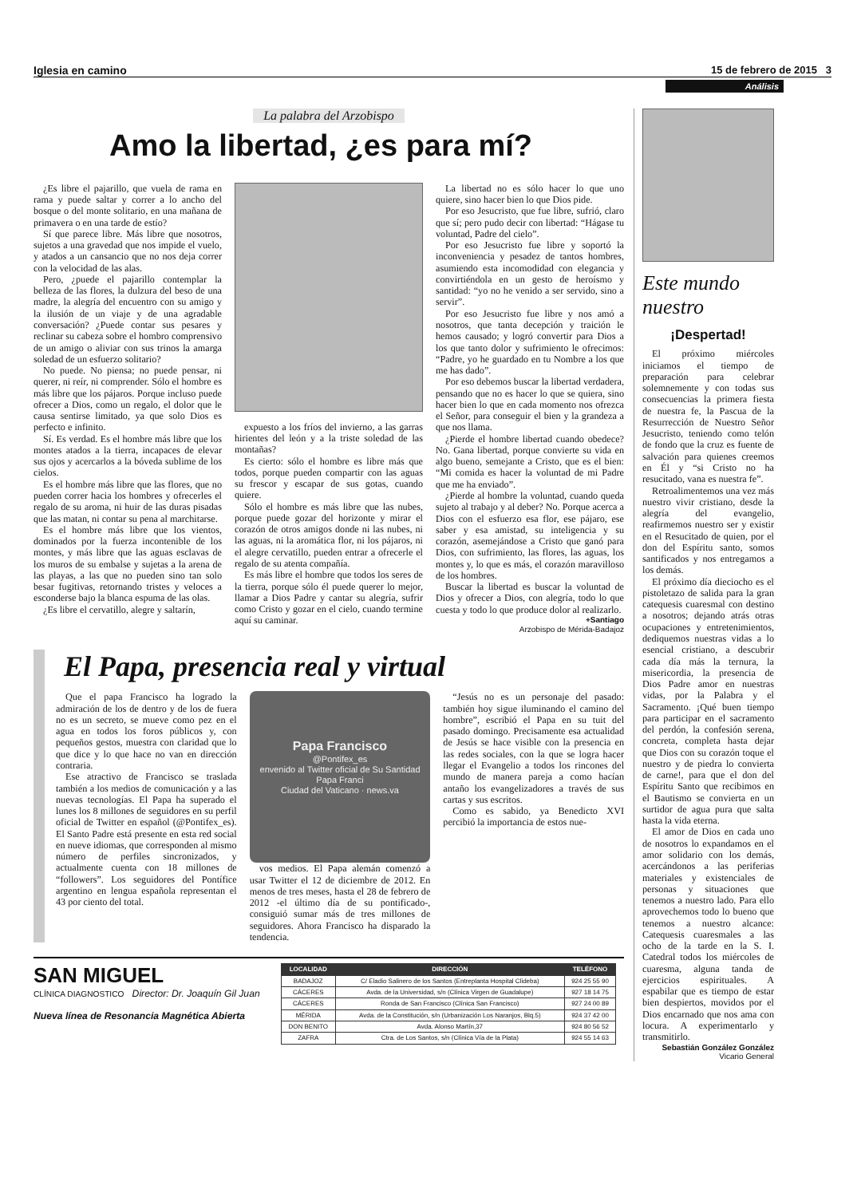Iglesia en camino 15 de febrero de 2015 3
Análisis
La palabra del Arzobispo
Amo la libertad, ¿es para mí?
¿Es libre el pajarillo, que vuela de rama en rama y puede saltar y correr a lo ancho del bosque o del monte solitario, en una mañana de primavera o en una tarde de estío?
Sí que parece libre. Más libre que nosotros, sujetos a una gravedad que nos impide el vuelo, y atados a un cansancio que no nos deja correr con la velocidad de las alas.
Pero, ¿puede el pajarillo contemplar la belleza de las flores, la dulzura del beso de una madre, la alegría del encuentro con su amigo y la ilusión de un viaje y de una agradable conversación? ¿Puede contar sus pesares y reclinar su cabeza sobre el hombro comprensivo de un amigo o aliviar con sus trinos la amarga soledad de un esfuerzo solitario?
No puede. No piensa; no puede pensar, ni querer, ni reír, ni comprender. Sólo el hombre es más libre que los pájaros. Porque incluso puede ofrecer a Dios, como un regalo, el dolor que le causa sentirse limitado, ya que solo Dios es perfecto e infinito.
Sí. Es verdad. Es el hombre más libre que los montes atados a la tierra, incapaces de elevar sus ojos y acercarlos a la bóveda sublime de los cielos.
Es el hombre más libre que las flores, que no pueden correr hacia los hombres y ofrecerles el regalo de su aroma, ni huir de las duras pisadas que las matan, ni contar su pena al marchitarse.
Es el hombre más libre que los vientos, dominados por la fuerza incontenible de los montes, y más libre que las aguas esclavas de los muros de su embalse y sujetas a la arena de las playas, a las que no pueden sino tan solo besar fugitivas, retornando tristes y veloces a esconderse bajo la blanca espuma de las olas.
¿Es libre el cervatillo, alegre y saltarín,
expuesto a los fríos del invierno, a las garras hirientes del león y a la triste soledad de las montañas?
Es cierto: sólo el hombre es libre más que todos, porque pueden compartir con las aguas su frescor y escapar de sus gotas, cuando quiere.
Sólo el hombre es más libre que las nubes, porque puede gozar del horizonte y mirar el corazón de otros amigos donde ni las nubes, ni las aguas, ni la aromática flor, ni los pájaros, ni el alegre cervatillo, pueden entrar a ofrecerle el regalo de su atenta compañía.
Es más libre el hombre que todos los seres de la tierra, porque sólo él puede querer lo mejor, llamar a Dios Padre y cantar su alegría, sufrir como Cristo y gozar en el cielo, cuando termine aquí su caminar.
La libertad no es sólo hacer lo que uno quiere, sino hacer bien lo que Dios pide.
Por eso Jesucristo, que fue libre, sufrió, claro que sí; pero pudo decir con libertad: “Hágase tu voluntad, Padre del cielo”.
Por eso Jesucristo fue libre y soportó la inconveniencia y pesadez de tantos hombres, asumiendo esta incomodidad con elegancia y convirtiéndola en un gesto de heroísmo y santidad: “yo no he venido a ser servido, sino a servir”.
Por eso Jesucristo fue libre y nos amó a nosotros, que tanta decepción y traición le hemos causado; y logró convertir para Dios a los que tanto dolor y sufrimiento le ofrecimos: “Padre, yo he guardado en tu Nombre a los que me has dado”.
Por eso debemos buscar la libertad verdadera, pensando que no es hacer lo que se quiera, sino hacer bien lo que en cada momento nos ofrezca el Señor, para conseguir el bien y la grandeza a que nos llama.
¿Pierde el hombre libertad cuando obedece? No. Gana libertad, porque convierte su vida en algo bueno, semejante a Cristo, que es el bien: “Mi comida es hacer la voluntad de mi Padre que me ha enviado”.
¿Pierde al hombre la voluntad, cuando queda sujeto al trabajo y al deber? No. Porque acerca a Dios con el esfuerzo esa flor, ese pájaro, ese saber y esa amistad, su inteligencia y su corazón, asemejándose a Cristo que ganó para Dios, con sufrimiento, las flores, las aguas, los montes y, lo que es más, el corazón maravilloso de los hombres.
Buscar la libertad es buscar la voluntad de Dios y ofrecer a Dios, con alegría, todo lo que cuesta y todo lo que produce dolor al realizarlo.
+Santiago
Arzobispo de Mérida-Badajoz
El Papa, presencia real y virtual
Que el papa Francisco ha logrado la admiración de los de dentro y de los de fuera no es un secreto, se mueve como pez en el agua en todos los foros públicos y, con pequeños gestos, muestra con claridad que lo que dice y lo que hace no van en dirección contraria.
Ese atractivo de Francisco se traslada también a los medios de comunicación y a las nuevas tecnologías. El Papa ha superado el lunes los 8 millones de seguidores en su perfil oficial de Twitter en español (@Pontifex_es). El Santo Padre está presente en esta red social en nueve idiomas, que corresponden al mismo número de perfiles sincronizados, y actualmente cuenta con 18 millones de “followers”. Los seguidores del Pontífice argentino en lengua española representan el 43 por ciento del total.
Papa Francisco
@Pontifex_es
envenido al Twitter oficial de Su Santidad Papa Franci
Ciudad del Vaticano · news.va
vos medios. El Papa alemán comenzó a usar Twitter el 12 de diciembre de 2012. En menos de tres meses, hasta el 28 de febrero de 2012 -el último día de su pontificado-, consiguió sumar más de tres millones de seguidores. Ahora Francisco ha disparado la tendencia.
“Jesús no es un personaje del pasado: también hoy sigue iluminando el camino del hombre”, escribió el Papa en su tuit del pasado domingo. Precisamente esa actualidad de Jesús se hace visible con la presencia en las redes sociales, con la que se logra hacer llegar el Evangelio a todos los rincones del mundo de manera pareja a como hacían antaño los evangelizadores a través de sus cartas y sus escritos.
Como es sabido, ya Benedicto XVI percibió la importancia de estos nue-
SAN MIGUEL
CLÍNICA DIAGNOSTICO Director: Dr. Joaquín Gil Juan
Nueva línea de Resonancia Magnética Abierta
| LOCALIDAD | DIRECCIÓN | TELÉFONO |
| --- | --- | --- |
| BADAJOZ | C/ Eladio Salinero de los Santos (Entreplanta Hospital Clideba) | 924 25 55 90 |
| CÁCERES | Avda. de la Universidad, s/n (Clínica Virgen de Guadalupe) | 927 18 14 75 |
| CÁCERES | Ronda de San Francisco (Clínica San Francisco) | 927 24 00 89 |
| MÉRIDA | Avda. de la Constitución, s/n (Urbanización Los Naranjos, Blq.5) | 924 37 42 00 |
| DON BENITO | Avda. Alonso Martín,37 | 924 80 56 52 |
| ZAFRA | Ctra. de Los Santos, s/n (Clínica Vía de la Plata) | 924 55 14 63 |
Este mundo nuestro
¡Despertad!
El próximo miércoles iniciamos el tiempo de preparación para celebrar solemnemente y con todas sus consecuencias la primera fiesta de nuestra fe, la Pascua de la Resurrección de Nuestro Señor Jesucristo, teniendo como telón de fondo que la cruz es fuente de salvación para quienes creemos en Él y “si Cristo no ha resucitado, vana es nuestra fe”.
Retroalimentemos una vez más nuestro vivir cristiano, desde la alegría del evangelio, reafirmemos nuestro ser y existir en el Resucitado de quien, por el don del Espíritu santo, somos santificados y nos entregamos a los demás.
El próximo día dieciocho es el pistoletazo de salida para la gran catequesis cuaresmal con destino a nosotros; dejando atrás otras ocupaciones y entretenimientos, dediquemos nuestras vidas a lo esencial cristiano, a descubrir cada día más la ternura, la misericordia, la presencia de Dios Padre amor en nuestras vidas, por la Palabra y el Sacramento. ¡Qué buen tiempo para participar en el sacramento del perdón, la confesión serena, concreta, completa hasta dejar que Dios con su corazón toque el nuestro y de piedra lo convierta de carne!, para que el don del Espíritu Santo que recibimos en el Bautismo se convierta en un surtidor de agua pura que salta hasta la vida eterna.
El amor de Dios en cada uno de nosotros lo expandamos en el amor solidario con los demás, acercándonos a las periferias materiales y existenciales de personas y situaciones que tenemos a nuestro lado. Para ello aprovechemos todo lo bueno que tenemos a nuestro alcance: Catequesis cuaresmales a las ocho de la tarde en la S. I. Catedral todos los miércoles de cuaresma, alguna tanda de ejercicios espirituales. A espabilar que es tiempo de estar bien despiertos, movidos por el Dios encarnado que nos ama con locura. A experimentarlo y transmitirlo.
Sebastián González González
Vicario General